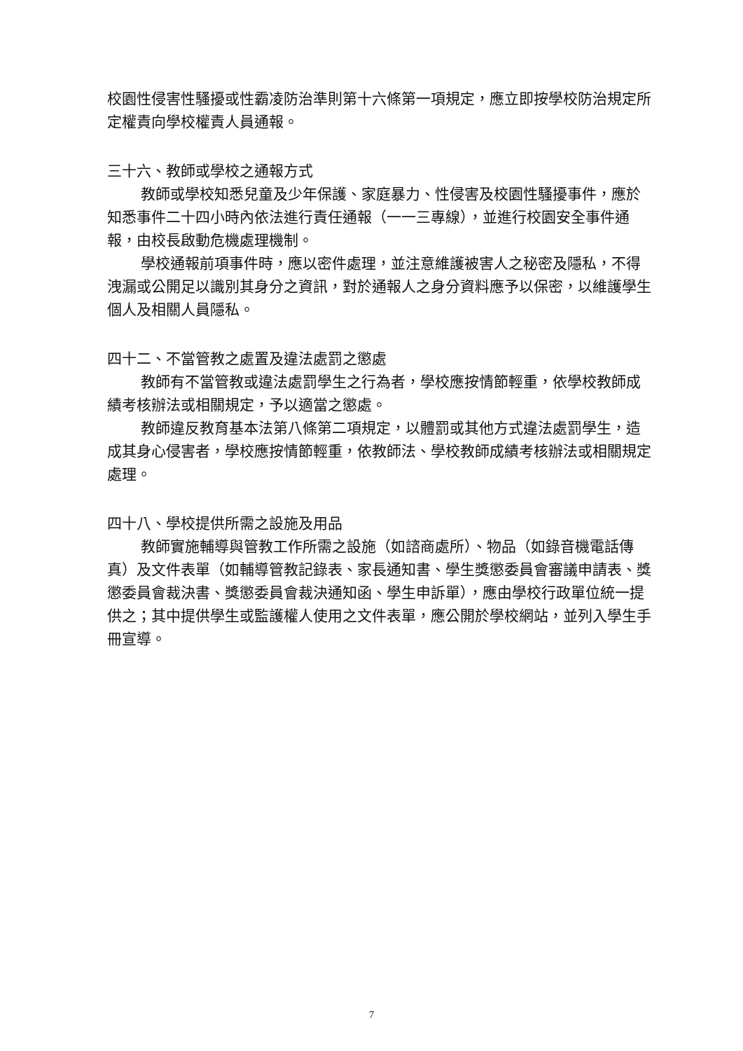校園性侵害性騷擾或性霸凌防治準則第十六條第一項規定，應立即按學校防治規定所定權責向學校權責人員通報。
三十六、教師或學校之通報方式
教師或學校知悉兒童及少年保護、家庭暴力、性侵害及校園性騷擾事件，應於知悉事件二十四小時內依法進行責任通報（一一三專線），並進行校園安全事件通報，由校長啟動危機處理機制。
學校通報前項事件時，應以密件處理，並注意維護被害人之秘密及隱私，不得洩漏或公開足以識別其身分之資訊，對於通報人之身分資料應予以保密，以維護學生個人及相關人員隱私。
四十二、不當管教之處置及違法處罰之懲處
教師有不當管教或違法處罰學生之行為者，學校應按情節輕重，依學校教師成績考核辦法或相關規定，予以適當之懲處。
教師違反教育基本法第八條第二項規定，以體罰或其他方式違法處罰學生，造成其身心侵害者，學校應按情節輕重，依教師法、學校教師成績考核辦法或相關規定處理。
四十八、學校提供所需之設施及用品
教師實施輔導與管教工作所需之設施（如諮商處所）、物品（如錄音機電話傳真）及文件表單（如輔導管教記錄表、家長通知書、學生獎懲委員會審議申請表、獎懲委員會裁決書、獎懲委員會裁決通知函、學生申訴單），應由學校行政單位統一提供之；其中提供學生或監護權人使用之文件表單，應公開於學校網站，並列入學生手冊宣導。
7